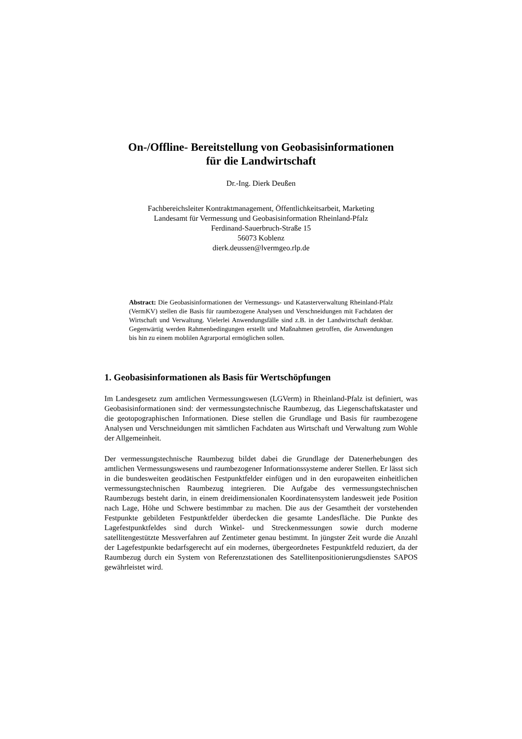On-/Offline- Bereitstellung von Geobasisinformationen
für die Landwirtschaft
Dr.-Ing. Dierk Deußen
Fachbereichsleiter Kontraktmanagement, Öffentlichkeitsarbeit, Marketing
Landesamt für Vermessung und Geobasisinformation Rheinland-Pfalz
Ferdinand-Sauerbruch-Straße 15
56073 Koblenz
dierk.deussen@lvermgeo.rlp.de
Abstract: Die Geobasisinformationen der Vermessungs- und Katasterverwaltung Rheinland-Pfalz (VermKV) stellen die Basis für raumbezogene Analysen und Verschneidungen mit Fachdaten der Wirtschaft und Verwaltung. Vielerlei Anwendungsfälle sind z.B. in der Landwirtschaft denkbar. Gegenwärtig werden Rahmenbedingungen erstellt und Maßnahmen getroffen, die Anwendungen bis hin zu einem moblilen Agrarportal ermöglichen sollen.
1. Geobasisinformationen als Basis für Wertschöpfungen
Im Landesgesetz zum amtlichen Vermessungswesen (LGVerm) in Rheinland-Pfalz ist definiert, was Geobasisinformationen sind: der vermessungstechnische Raumbezug, das Liegenschaftskataster und die geotopographischen Informationen. Diese stellen die Grundlage und Basis für raumbezogene Analysen und Verschneidungen mit sämtlichen Fachdaten aus Wirtschaft und Verwaltung zum Wohle der Allgemeinheit.
Der vermessungstechnische Raumbezug bildet dabei die Grundlage der Datenerhebungen des amtlichen Vermessungswesens und raumbezogener Informationssysteme anderer Stellen. Er lässt sich in die bundesweiten geodätischen Festpunktfelder einfügen und in den europaweiten einheitlichen vermessungstechnischen Raumbezug integrieren. Die Aufgabe des vermessungstechnischen Raumbezugs besteht darin, in einem dreidimensionalen Koordinatensystem landesweit jede Position nach Lage, Höhe und Schwere bestimmbar zu machen. Die aus der Gesamtheit der vorstehenden Festpunkte gebildeten Festpunktfelder überdecken die gesamte Landesfläche. Die Punkte des Lagefestpunktfeldes sind durch Winkel- und Streckenmessungen sowie durch moderne satellitengestützte Messverfahren auf Zentimeter genau bestimmt. In jüngster Zeit wurde die Anzahl der Lagefestpunkte bedarfsgerecht auf ein modernes, übergeordnetes Festpunktfeld reduziert, da der Raumbezug durch ein System von Referenzstationen des Satellitenpositionierungsdienstes SAPOS gewährleistet wird.